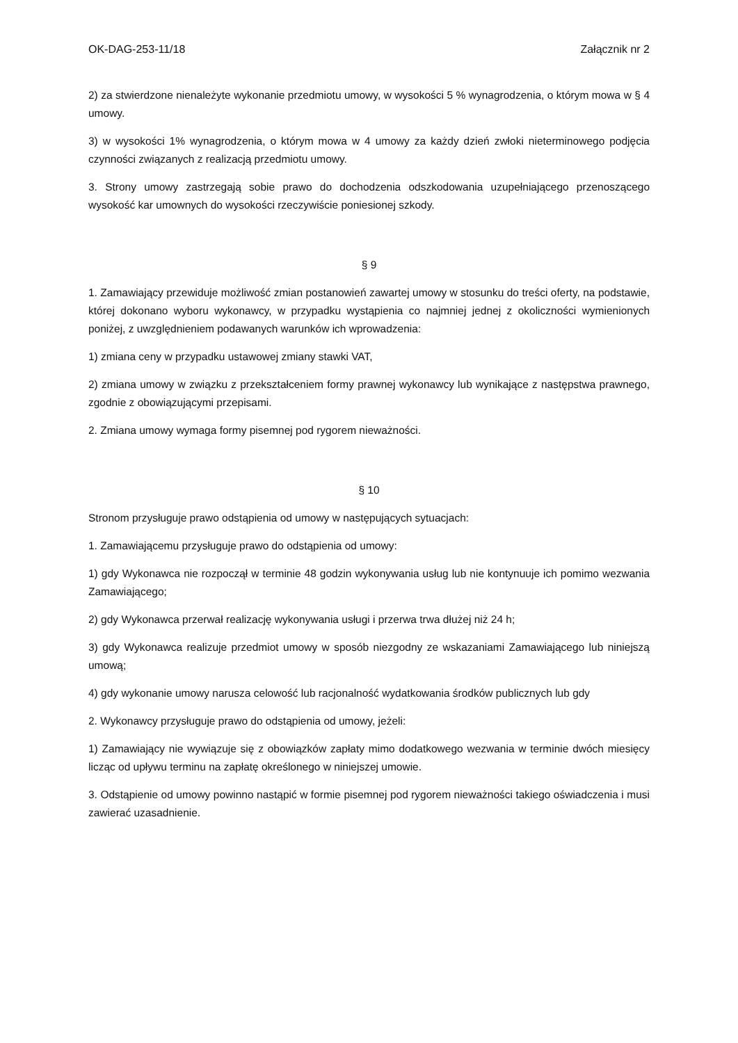OK-DAG-253-11/18 Załącznik nr 2
2) za stwierdzone nienależyte wykonanie przedmiotu umowy, w wysokości 5 % wynagrodzenia, o którym mowa w § 4 umowy.
3) w wysokości 1% wynagrodzenia, o którym mowa w 4 umowy za każdy dzień zwłoki nieterminowego podjęcia czynności związanych z realizacją przedmiotu umowy.
3. Strony umowy zastrzegają sobie prawo do dochodzenia odszkodowania uzupełniającego przenoszącego wysokość kar umownych do wysokości rzeczywiście poniesionej szkody.
§ 9
1. Zamawiający przewiduje możliwość zmian postanowień zawartej umowy w stosunku do treści oferty, na podstawie, której dokonano wyboru wykonawcy, w przypadku wystąpienia co najmniej jednej z okoliczności wymienionych poniżej, z uwzględnieniem podawanych warunków ich wprowadzenia:
1) zmiana ceny w przypadku ustawowej zmiany stawki VAT,
2) zmiana umowy w związku z przekształceniem formy prawnej wykonawcy lub wynikające z następstwa prawnego, zgodnie z obowiązującymi przepisami.
2. Zmiana umowy wymaga formy pisemnej pod rygorem nieważności.
§ 10
Stronom przysługuje prawo odstąpienia od umowy w następujących sytuacjach:
1. Zamawiającemu przysługuje prawo do odstąpienia od umowy:
1) gdy Wykonawca nie rozpoczął w terminie 48 godzin wykonywania usług lub nie kontynuuje ich pomimo wezwania Zamawiającego;
2) gdy Wykonawca przerwał realizację wykonywania usługi i przerwa trwa dłużej niż 24 h;
3) gdy Wykonawca realizuje przedmiot umowy w sposób niezgodny ze wskazaniami Zamawiającego lub niniejszą umową;
4) gdy wykonanie umowy narusza celowość lub racjonalność wydatkowania środków publicznych lub gdy
2. Wykonawcy przysługuje prawo do odstąpienia od umowy, jeżeli:
1) Zamawiający nie wywiązuje się z obowiązków zapłaty mimo dodatkowego wezwania w terminie dwóch miesięcy licząc od upływu terminu na zapłatę określonego w niniejszej umowie.
3. Odstąpienie od umowy powinno nastąpić w formie pisemnej pod rygorem nieważności takiego oświadczenia i musi zawierać uzasadnienie.